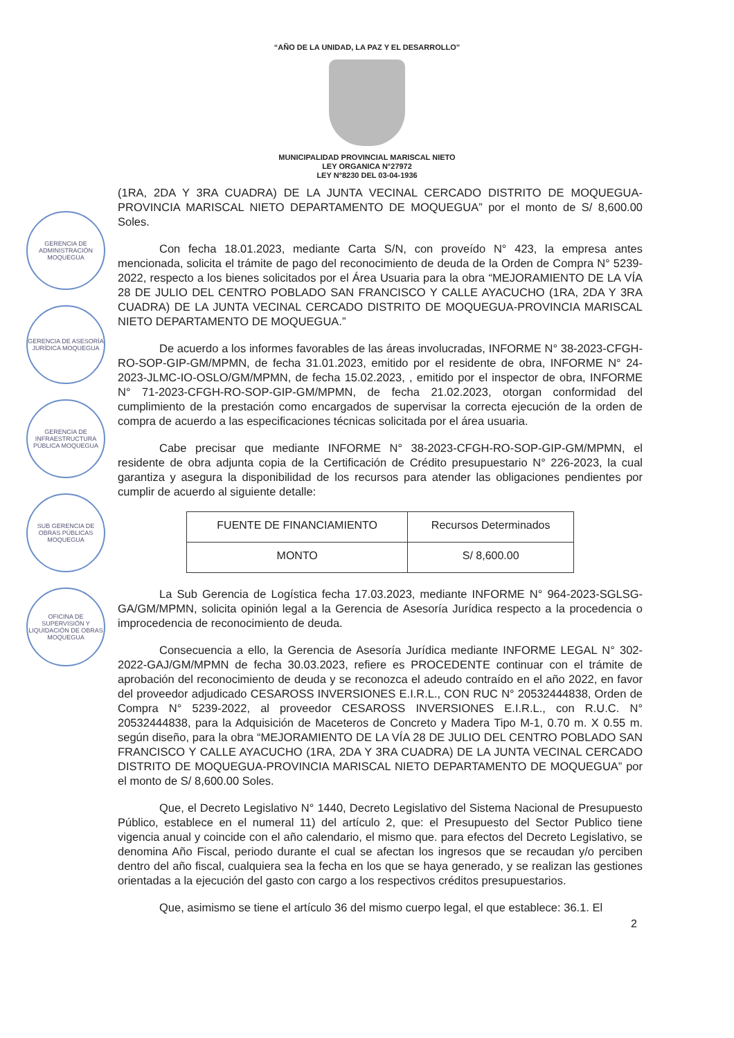“AÑO DE LA UNIDAD, LA PAZ Y EL DESARROLLO”
MUNICIPALIDAD PROVINCIAL MARISCAL NIETO
LEY ORGANICA N°27972
LEY N°8230 DEL 03-04-1936
GERENCIA DE ADMINISTRACIÓN MOQUEGUA
GERENCIA DE ASESORÍA JURÍDICA MOQUEGUA
GERENCIA DE INFRAESTRUCTURA PÚBLICA MOQUEGUA
SUB GERENCIA DE OBRAS PÚBLICAS MOQUEGUA
OFICINA DE SUPERVISIÓN Y LIQUIDACIÓN DE OBRAS MOQUEGUA
(1RA, 2DA Y 3RA CUADRA) DE LA JUNTA VECINAL CERCADO DISTRITO DE MOQUEGUA-PROVINCIA MARISCAL NIETO DEPARTAMENTO DE MOQUEGUA” por el monto de S/ 8,600.00 Soles.
Con fecha 18.01.2023, mediante Carta S/N, con proveído N° 423, la empresa antes mencionada, solicita el trámite de pago del reconocimiento de deuda de la Orden de Compra N° 5239-2022, respecto a los bienes solicitados por el Área Usuaria para la obra “MEJORAMIENTO DE LA VÍA 28 DE JULIO DEL CENTRO POBLADO SAN FRANCISCO Y CALLE AYACUCHO (1RA, 2DA Y 3RA CUADRA) DE LA JUNTA VECINAL CERCADO DISTRITO DE MOQUEGUA-PROVINCIA MARISCAL NIETO DEPARTAMENTO DE MOQUEGUA.”
De acuerdo a los informes favorables de las áreas involucradas, INFORME N° 38-2023-CFGH-RO-SOP-GIP-GM/MPMN, de fecha 31.01.2023, emitido por el residente de obra, INFORME N° 24-2023-JLMC-IO-OSLO/GM/MPMN, de fecha 15.02.2023, , emitido por el inspector de obra, INFORME N° 71-2023-CFGH-RO-SOP-GIP-GM/MPMN, de fecha 21.02.2023, otorgan conformidad del cumplimiento de la prestación como encargados de supervisar la correcta ejecución de la orden de compra de acuerdo a las especificaciones técnicas solicitada por el área usuaria.
Cabe precisar que mediante INFORME N° 38-2023-CFGH-RO-SOP-GIP-GM/MPMN, el residente de obra adjunta copia de la Certificación de Crédito presupuestario N° 226-2023, la cual garantiza y asegura la disponibilidad de los recursos para atender las obligaciones pendientes por cumplir de acuerdo al siguiente detalle:
| FUENTE DE FINANCIAMIENTO | Recursos Determinados |
| MONTO | S/ 8,600.00 |
La Sub Gerencia de Logística fecha 17.03.2023, mediante INFORME N° 964-2023-SGLSG-GA/GM/MPMN, solicita opinión legal a la Gerencia de Asesoría Jurídica respecto a la procedencia o improcedencia de reconocimiento de deuda.
Consecuencia a ello, la Gerencia de Asesoría Jurídica mediante INFORME LEGAL N° 302-2022-GAJ/GM/MPMN de fecha 30.03.2023, refiere es PROCEDENTE continuar con el trámite de aprobación del reconocimiento de deuda y se reconozca el adeudo contraído en el año 2022, en favor del proveedor adjudicado CESAROSS INVERSIONES E.I.R.L., CON RUC N° 20532444838, Orden de Compra N° 5239-2022, al proveedor CESAROSS INVERSIONES E.I.R.L., con R.U.C. N° 20532444838, para la Adquisición de Maceteros de Concreto y Madera Tipo M-1, 0.70 m. X 0.55 m. según diseño, para la obra “MEJORAMIENTO DE LA VÍA 28 DE JULIO DEL CENTRO POBLADO SAN FRANCISCO Y CALLE AYACUCHO (1RA, 2DA Y 3RA CUADRA) DE LA JUNTA VECINAL CERCADO DISTRITO DE MOQUEGUA-PROVINCIA MARISCAL NIETO DEPARTAMENTO DE MOQUEGUA” por el monto de S/ 8,600.00 Soles.
Que, el Decreto Legislativo N° 1440, Decreto Legislativo del Sistema Nacional de Presupuesto Público, establece en el numeral 11) del artículo 2, que: el Presupuesto del Sector Publico tiene vigencia anual y coincide con el año calendario, el mismo que. para efectos del Decreto Legislativo, se denomina Año Fiscal, periodo durante el cual se afectan los ingresos que se recaudan y/o perciben dentro del año fiscal, cualquiera sea la fecha en los que se haya generado, y se realizan las gestiones orientadas a la ejecución del gasto con cargo a los respectivos créditos presupuestarios.
Que, asimismo se tiene el artículo 36 del mismo cuerpo legal, el que establece: 36.1. El
2